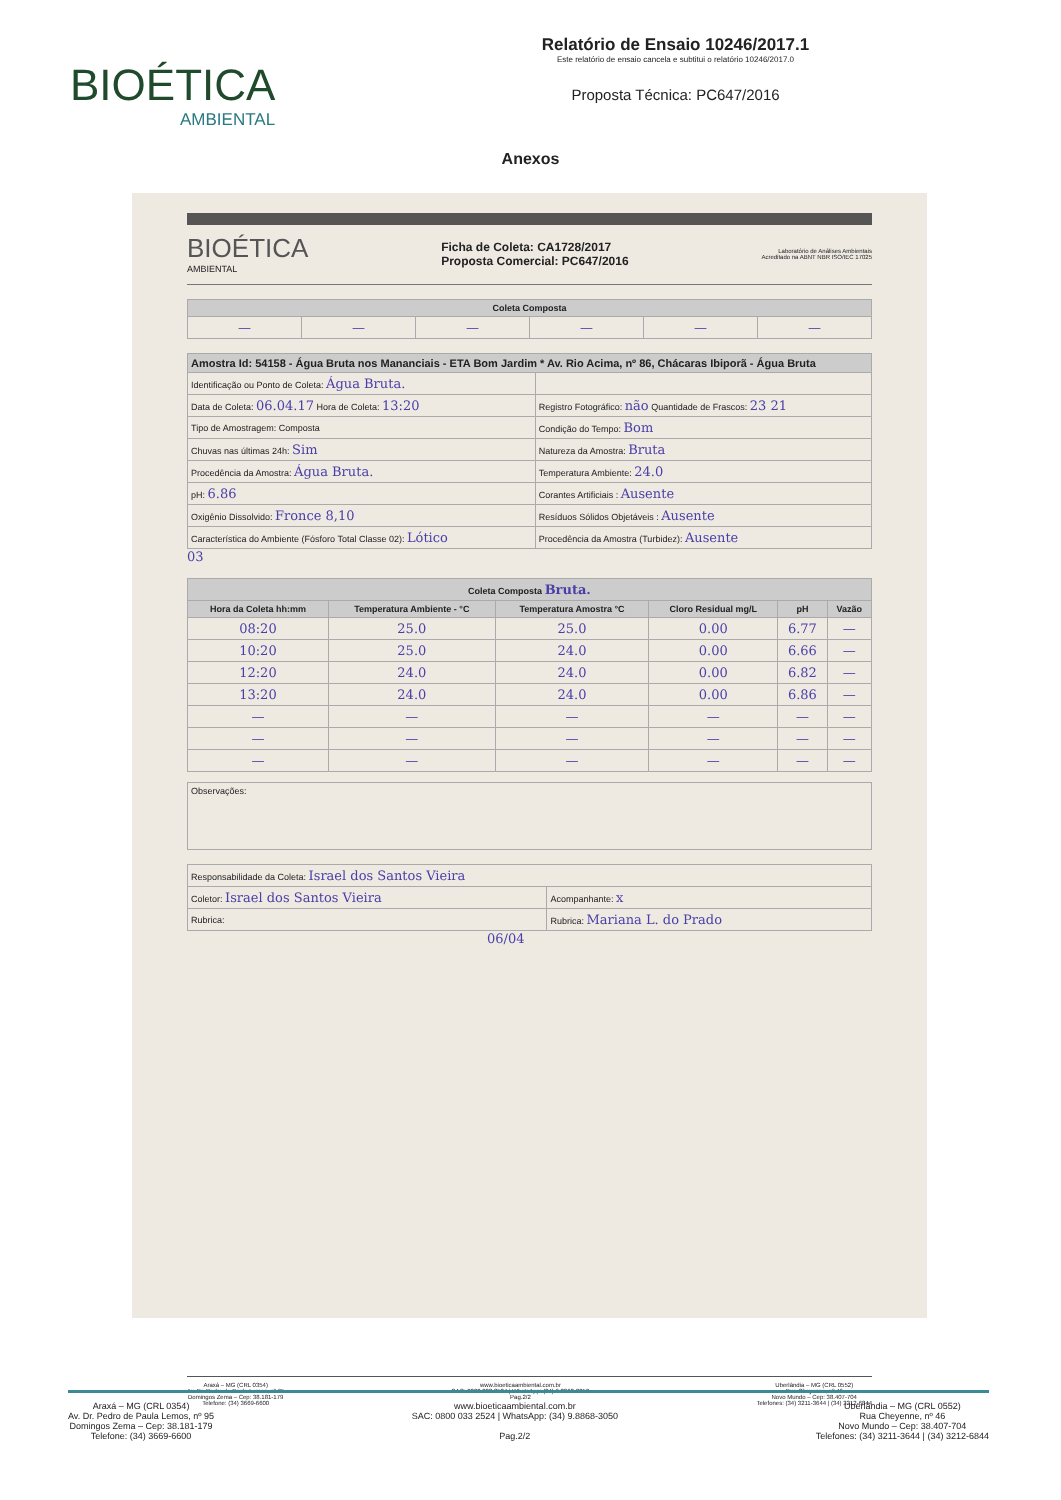BIOÉTICA
AMBIENTAL
Relatório de Ensaio 10246/2017.1
Este relatório de ensaio cancela e subtitui o relatório 10246/2017.0
Proposta Técnica: PC647/2016
Anexos
BIOÉTICA
AMBIENTAL
Ficha de Coleta: CA1728/2017
Proposta Comercial: PC647/2016
Laboratório de Análises Ambientais
Acreditado na ABNT NBR ISO/IEC 17025
| Coleta Composta | | | | | |
| --- | --- | --- | --- | --- | --- |
| — | — | — | — | — | — |
| Amostra Id: 54158 - Água Bruta nos Mananciais - ETA Bom Jardim * Av. Rio Acima, nº 86, Chácaras Ibiporã - Água Bruta | |
| --- | --- |
| Identificação ou Ponto de Coleta: Água Bruta. | |
| Data de Coleta: 06.04.17 Hora de Coleta: 13:20 | Registro Fotográfico: não Quantidade de Frascos: 23 21 |
| Tipo de Amostragem: Composta | Condição do Tempo: Bom |
| Chuvas nas últimas 24h: Sim | Natureza da Amostra: Bruta |
| Procedência da Amostra: Água Bruta. | Temperatura Ambiente: 24.0 |
| pH: 6.86 | Corantes Artificiais : Ausente |
| Oxigênio Dissolvido: Fronce 8,10 | Resíduos Sólidos Objetáveis : Ausente |
| Característica do Ambiente (Fósforo Total Classe 02): Lótico | Procedência da Amostra (Turbidez): Ausente |
03
| Coleta Composta Bruta. | | | | | |
| --- | --- | --- | --- | --- | --- |
| Hora da Coleta hh:mm | Temperatura Ambiente - °C | Temperatura Amostra °C | Cloro Residual mg/L | pH | Vazão |
| 08:20 | 25.0 | 25.0 | 0.00 | 6.77 | — |
| 10:20 | 25.0 | 24.0 | 0.00 | 6.66 | — |
| 12:20 | 24.0 | 24.0 | 0.00 | 6.82 | — |
| 13:20 | 24.0 | 24.0 | 0.00 | 6.86 | — |
| — | — | — | — | — | — |
| — | — | — | — | — | — |
| — | — | — | — | — | — |
Observações:
| Responsabilidade da Coleta: Israel dos Santos Vieira | |
| Coletor: Israel dos Santos Vieira | Acompanhante: x |
| Rubrica: | Rubrica: Mariana L. do Prado |
06/04
Araxá – MG (CRL 0354)
Av. Dr. Pedro de Paula Lemos, nº 95
Domingos Zema – Cep: 38.181-179
Telefone: (34) 3669-6600
www.bioeticaambiental.com.br
SAC: 0800 033 2524 | WhatsApp: (34) 9.8868-3050
Pag.2/2
Uberlândia – MG (CRL 0552)
Rua Cheyenne, nº 46
Novo Mundo – Cep: 38.407-704
Telefones: (34) 3211-3644 | (34) 3212-6844
Araxá – MG (CRL 0354)
Av. Dr. Pedro de Paula Lemos, nº 95
Domingos Zema – Cep: 38.181-179
Telefone: (34) 3669-6600
www.bioeticaambiental.com.br
SAC: 0800 033 2524 | WhatsApp: (34) 9.8868-3050
Pag.2/2
Uberlândia – MG (CRL 0552)
Rua Cheyenne, nº 46
Novo Mundo – Cep: 38.407-704
Telefones: (34) 3211-3644 | (34) 3212-6844